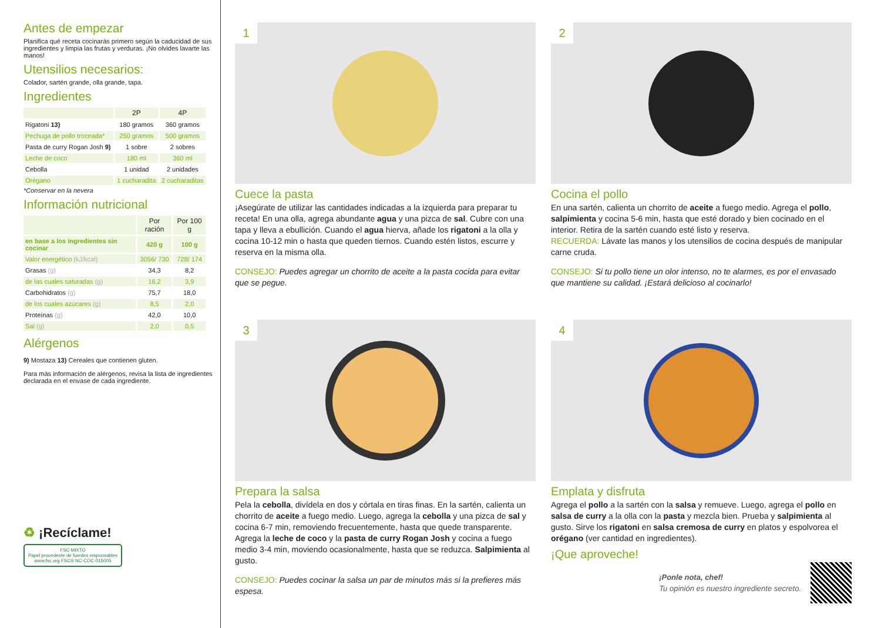Antes de empezar
Planifica qué receta cocinarás primero según la caducidad de sus ingredientes y limpia las frutas y verduras. ¡No olvides lavarte las manos!
Utensilios necesarios:
Colador, sartén grande, olla grande, tapa.
Ingredientes
| | 2P | 4P |
| --- | --- | --- |
| Rigatoni 13) | 180 gramos | 360 gramos |
| Pechuga de pollo troceada* | 250 gramos | 500 gramos |
| Pasta de curry Rogan Josh 9) | 1 sobre | 2 sobres |
| Leche de coco | 180 ml | 360 ml |
| Cebolla | 1 unidad | 2 unidades |
| Orégano | 1 cucharadita | 2 cucharaditas |
*Conservar en la nevera
Información nutricional
| | Por ración | Por 100 g |
| --- | --- | --- |
| en base a los ingredientes sin cocinar | 420 g | 100 g |
| Valor energético (kJ/kcal) | 3056/ 730 | 728/ 174 |
| Grasas (g) | 34,3 | 8,2 |
| de las cuales saturadas (g) | 16,2 | 3,9 |
| Carbohidratos (g) | 75,7 | 18,0 |
| de los cuales azúcares (g) | 8,5 | 2,0 |
| Proteínas (g) | 42,0 | 10,0 |
| Sal (g) | 2,0 | 0,5 |
Alérgenos
9) Mostaza 13) Cereales que contienen gluten.
Para más información de alérgenos, revisa la lista de ingredientes declarada en el envase de cada ingrediente.
♻ ¡Recíclame!
FSC MIXTO
Papel procedente de fuentes responsables
www.fsc.org FSC® NC-COC-015005
1
Cuece la pasta
¡Asegúrate de utilizar las cantidades indicadas a la izquierda para preparar tu receta! En una olla, agrega abundante agua y una pizca de sal. Cubre con una tapa y lleva a ebullición. Cuando el agua hierva, añade los rigatoni a la olla y cocina 10-12 min o hasta que queden tiernos. Cuando estén listos, escurre y reserva en la misma olla.
CONSEJO: Puedes agregar un chorrito de aceite a la pasta cocida para evitar que se pegue.
2
Cocina el pollo
En una sartén, calienta un chorrito de aceite a fuego medio. Agrega el pollo, salpimienta y cocina 5-6 min, hasta que esté dorado y bien cocinado en el interior. Retira de la sartén cuando esté listo y reserva.
RECUERDA: Lávate las manos y los utensilios de cocina después de manipular carne cruda.
CONSEJO: Si tu pollo tiene un olor intenso, no te alarmes, es por el envasado que mantiene su calidad. ¡Estará delicioso al cocinarlo!
3
Prepara la salsa
Pela la cebolla, divídela en dos y córtala en tiras finas. En la sartén, calienta un chorrito de aceite a fuego medio. Luego, agrega la cebolla y una pizca de sal y cocina 6-7 min, removiendo frecuentemente, hasta que quede transparente. Agrega la leche de coco y la pasta de curry Rogan Josh y cocina a fuego medio 3-4 min, moviendo ocasionalmente, hasta que se reduzca. Salpimienta al gusto.
CONSEJO: Puedes cocinar la salsa un par de minutos más si la prefieres más espesa.
4
Emplata y disfruta
Agrega el pollo a la sartén con la salsa y remueve. Luego, agrega el pollo en salsa de curry a la olla con la pasta y mezcla bien. Prueba y salpimienta al gusto. Sirve los rigatoni en salsa cremosa de curry en platos y espolvorea el orégano (ver cantidad en ingredientes).
¡Que aproveche!
¡Ponle nota, chef!
Tu opinión es nuestro ingrediente secreto.